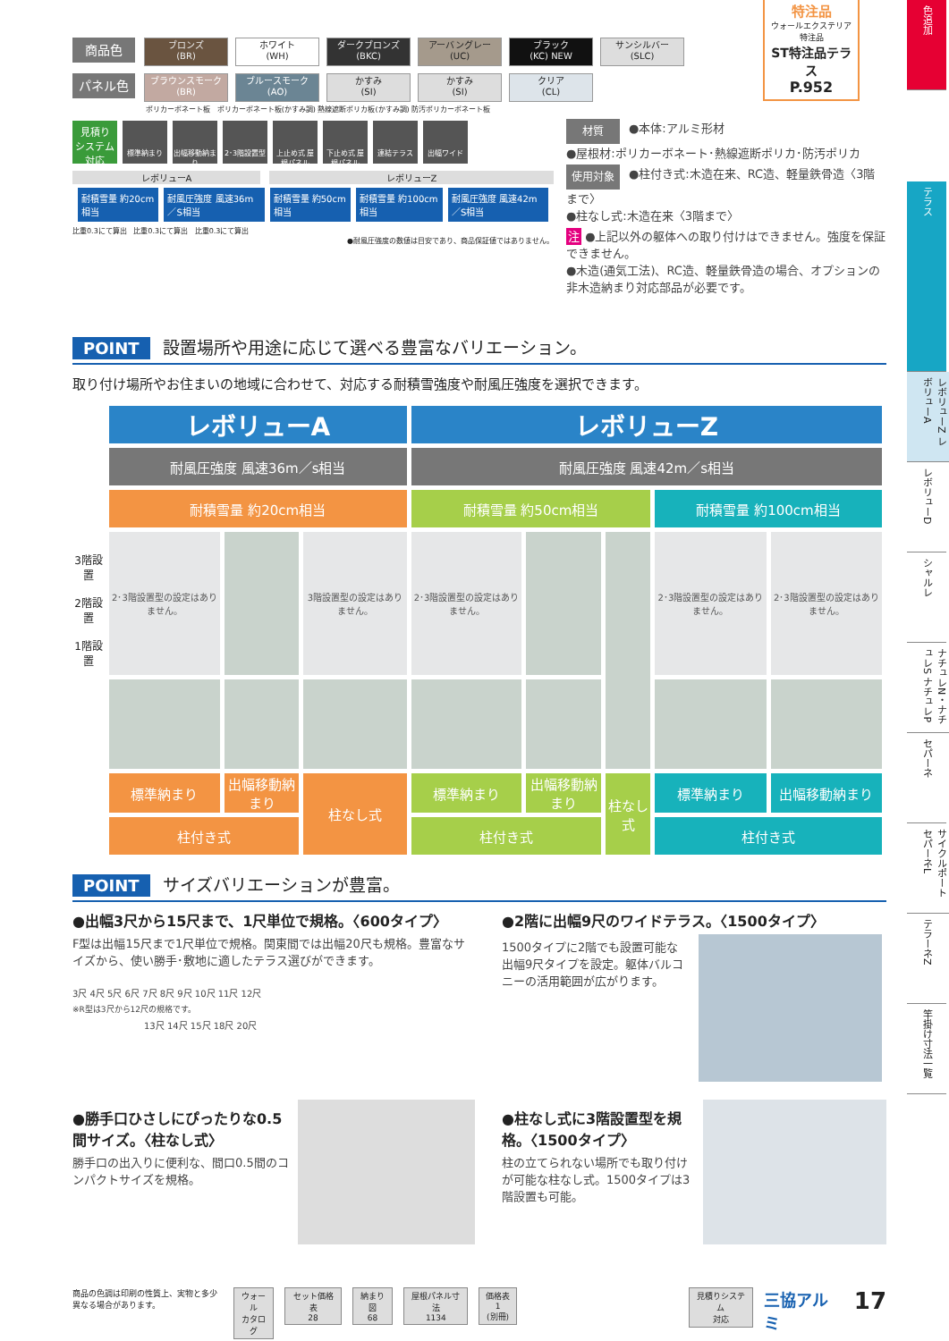商品色 ブロンズ
(BR) ホワイト
(WH) ダークブロンズ
(BKC) アーバングレー
(UC) ブラック
(KC) NEW サンシルバー
(SLC)
パネル色 ブラウンスモーク
(BR) ブルースモーク
(AO) かすみ
(SI) かすみ
(SI) クリア
(CL)
ポリカーボネート板 ポリカーボネート板(かすみ調) 熱線遮断ポリカ板(かすみ調) 防汚ポリカーボネート板
見積り
システム
対応 標準納まり 出幅移動納まり 2･3階設置型 上止め式 屋根パネル 下止め式 屋根パネル 連結テラス 出幅ワイド
レボリューA レボリューZ
| 耐積雪量 約20cm相当 | 耐風圧強度 風速36m／S相当 | 耐積雪量 約50cm相当 | 耐積雪量 約100cm相当 | 耐風圧強度 風速42m／S相当 |
比重0.3にて算出 比重0.3にて算出 比重0.3にて算出
●耐風圧強度の数値は目安であり、商品保証値ではありません。
特注品
ウォールエクステリア特注品
ST特注品テラス
P.952
材質 ●本体:アルミ形材
●屋根材:ポリカーボネート･熱線遮断ポリカ･防汚ポリカ
使用対象 ●柱付き式:木造在来、RC造、軽量鉄骨造〈3階まで〉
●柱なし式:木造在来〈3階まで〉
注 ●上記以外の躯体への取り付けはできません。強度を保証できません。
●木造(通気工法)、RC造、軽量鉄骨造の場合、オプションの非木造納まり対応部品が必要です。
POINT 設置場所や用途に応じて選べる豊富なバリエーション。
取り付け場所やお住まいの地域に合わせて、対応する耐積雪強度や耐風圧強度を選択できます。
| 3階設置 2階設置 1階設置 | レボリューA | | | レボリューZ | | | | |
| | 耐風圧強度 風速36m／s相当 | | | 耐風圧強度 風速42m／s相当 | | | | |
| | 耐積雪量 約20cm相当 | | | 耐積雪量 約50cm相当 | | | 耐積雪量 約100cm相当 | |
| | 2･3階設置型の設定はありません。 | | 3階設置型の設定はありません。 | 2･3階設置型の設定はありません。 | | | 2･3階設置型の設定はありません。 | 2･3階設置型の設定はありません。 |
| | 標準納まり | 出幅移動納まり | 柱なし式 | 標準納まり | 出幅移動納まり | 柱なし式 | 標準納まり | 出幅移動納まり |
| | 柱付き式 | | | 柱付き式 | | | 柱付き式 | |
POINT サイズバリエーションが豊富。
●出幅3尺から15尺まで、1尺単位で規格。〈600タイプ〉
F型は出幅15尺まで1尺単位で規格。関東間では出幅20尺も規格。豊富なサイズから、使い勝手･敷地に適したテラス選びができます。
3尺 4尺 5尺 6尺 7尺 8尺 9尺 10尺 11尺 12尺
※R型は3尺から12尺の規格です。
13尺 14尺 15尺 18尺 20尺
●2階に出幅9尺のワイドテラス。〈1500タイプ〉
1500タイプに2階でも設置可能な出幅9尺タイプを設定。躯体バルコニーの活用範囲が広がります。
●勝手口ひさしにぴったりな0.5間サイズ。〈柱なし式〉
勝手口の出入りに便利な、間口0.5間のコンパクトサイズを規格。
●柱なし式に3階設置型を規格。〈1500タイプ〉
柱の立てられない場所でも取り付けが可能な柱なし式。1500タイプは3階設置も可能。
商品の色調は印刷の性質上、実物と多少異なる場合があります。
ウォール
カタログ
セット価格表
28
納まり図
68
屋根パネル寸法
1134
価格表1
(別冊)
見積りシステム
対応
三協アルミ
17
色追加
テラス
レボリューZ レボリューA
レボリューD
シャルレ
ナチュレN・ナチュレS ナチュレP
セパーネ
サイクルポート セパーネL
テラーネZ
竿掛け寸法一覧